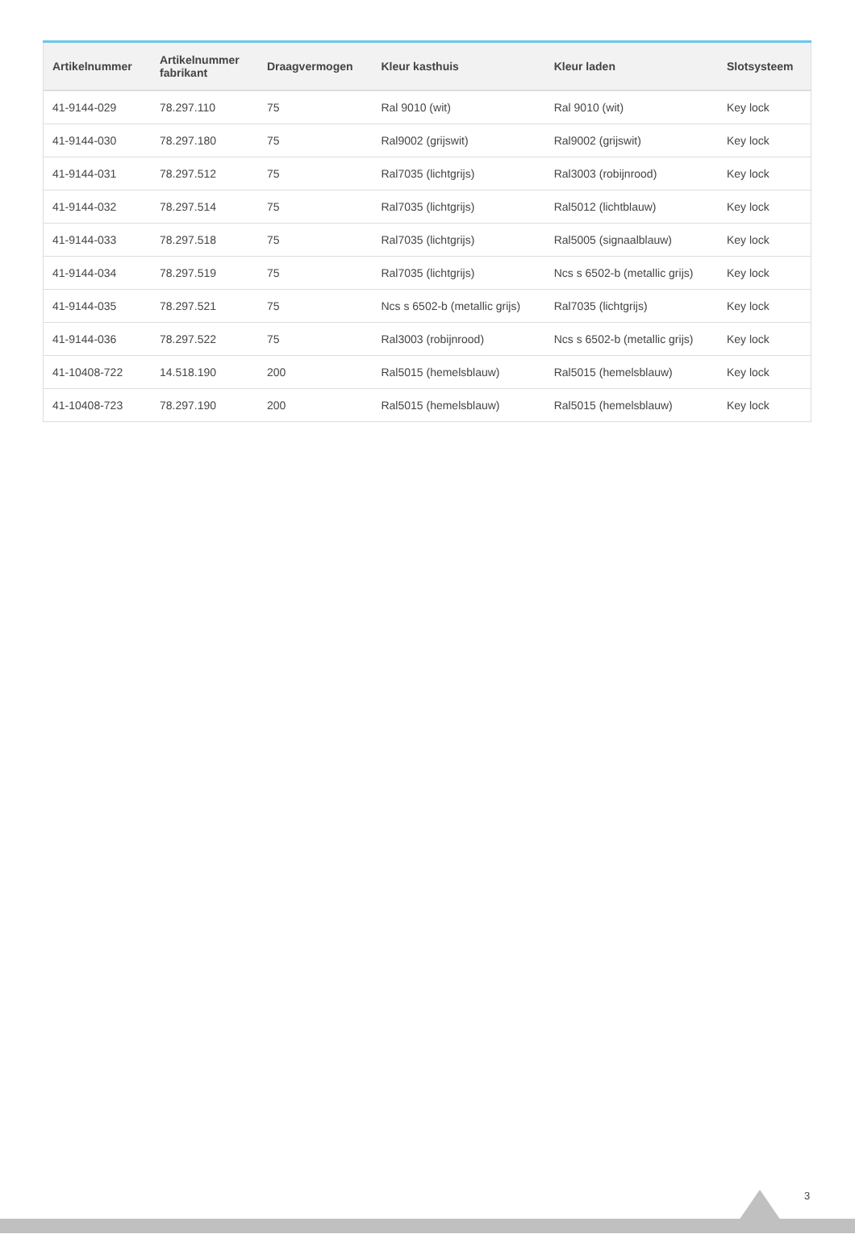| Artikelnummer | Artikelnummer fabrikant | Draagvermogen | Kleur kasthuis | Kleur laden | Slotsysteem |
| --- | --- | --- | --- | --- | --- |
| 41-9144-029 | 78.297.110 | 75 | Ral 9010 (wit) | Ral 9010 (wit) | Key lock |
| 41-9144-030 | 78.297.180 | 75 | Ral9002 (grijswit) | Ral9002 (grijswit) | Key lock |
| 41-9144-031 | 78.297.512 | 75 | Ral7035 (lichtgrijs) | Ral3003 (robijnrood) | Key lock |
| 41-9144-032 | 78.297.514 | 75 | Ral7035 (lichtgrijs) | Ral5012 (lichtblauw) | Key lock |
| 41-9144-033 | 78.297.518 | 75 | Ral7035 (lichtgrijs) | Ral5005 (signaalblauw) | Key lock |
| 41-9144-034 | 78.297.519 | 75 | Ral7035 (lichtgrijs) | Ncs s 6502-b (metallic grijs) | Key lock |
| 41-9144-035 | 78.297.521 | 75 | Ncs s 6502-b (metallic grijs) | Ral7035 (lichtgrijs) | Key lock |
| 41-9144-036 | 78.297.522 | 75 | Ral3003 (robijnrood) | Ncs s 6502-b (metallic grijs) | Key lock |
| 41-10408-722 | 14.518.190 | 200 | Ral5015 (hemelsblauw) | Ral5015 (hemelsblauw) | Key lock |
| 41-10408-723 | 78.297.190 | 200 | Ral5015 (hemelsblauw) | Ral5015 (hemelsblauw) | Key lock |
3